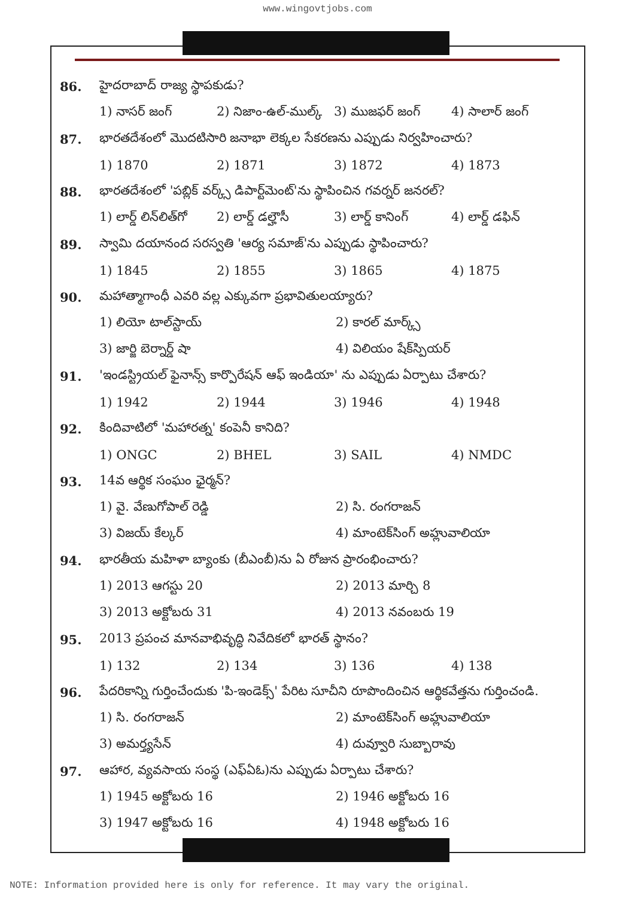www.wingovtjobs.com
86. హైదరాబాద్ రాజ్య స్థాపకుడు?
1) నాసర్ జంగ్ 2) నిజాం-ఉల్-ముల్క్ 3) ముజఫర్ జంగ్ 4) సాలార్ జంగ్
87. భారతదేశంలో మొదటిసారి జనాభా లెక్కల సేకరణను ఎప్పుడు నిర్వహించారు?
1) 1870 2) 1871 3) 1872 4) 1873
88. భారతదేశంలో 'పబ్లిక్ వర్క్స్ డిపార్ట్‌మెంట్'ను స్థాపించిన గవర్నర్ జనరల్?
1) లార్డ్ లిన్‌లిత్‌గో 2) లార్డ్ డల్హౌసీ 3) లార్డ్ కానింగ్ 4) లార్డ్ డఫిన్
89. స్వామి దయానంద సరస్వతి 'ఆర్య సమాజ్'ను ఎప్పుడు స్థాపించారు?
1) 1845 2) 1855 3) 1865 4) 1875
90. మహాత్మాగాంధీ ఎవరి వల్ల ఎక్కువగా ప్రభావితులయ్యారు?
1) లియో టాల్‌స్టాయ్ 2) కారల్ మార్క్స్
3) జార్జి బెర్నార్డ్ షా 4) విలియం షేక్‌స్పియర్
91. 'ఇండస్ట్రియల్ ఫైనాన్స్ కార్పొరేషన్ ఆఫ్ ఇండియా' ను ఎప్పుడు ఏర్పాటు చేశారు?
1) 1942 2) 1944 3) 1946 4) 1948
92. కిందివాటిలో 'మహారత్న' కంపెనీ కానిది?
1) ONGC 2) BHEL 3) SAIL 4) NMDC
93. 14వ ఆర్థిక సంఘం ఛైర్మన్?
1) వై. వేణుగోపాల్ రెడ్డి 2) సి. రంగరాజన్
3) విజయ్ కేల్కర్ 4) మాంటెక్‌సింగ్ అహ్లువాలియా
94. భారతీయ మహిళా బ్యాంకు (బీఎంబీ)ను ఏ రోజున ప్రారంభించారు?
1) 2013 ఆగస్టు 20 2) 2013 మార్చి 8
3) 2013 అక్టోబరు 31 4) 2013 నవంబరు 19
95. 2013 ప్రపంచ మానవాభివృద్ధి నివేదికలో భారత్ స్థానం?
1) 132 2) 134 3) 136 4) 138
96. పేదరికాన్ని గుర్తించేందుకు 'పి-ఇండెక్స్' పేరిట సూచీని రూపొందించిన ఆర్థికవేత్తను గుర్తించండి.
1) సి. రంగరాజన్ 2) మాంటెక్‌సింగ్ అహ్లువాలియా
3) అమర్త్యసేన్ 4) దువ్వూరి సుబ్బారావు
97. ఆహార, వ్యవసాయ సంస్థ (ఎఫ్ఏఓ)ను ఎప్పుడు ఏర్పాటు చేశారు?
1) 1945 అక్టోబరు 16 2) 1946 అక్టోబరు 16
3) 1947 అక్టోబరు 16 4) 1948 అక్టోబరు 16
NOTE: Information provided here is only for reference. It may vary the original.